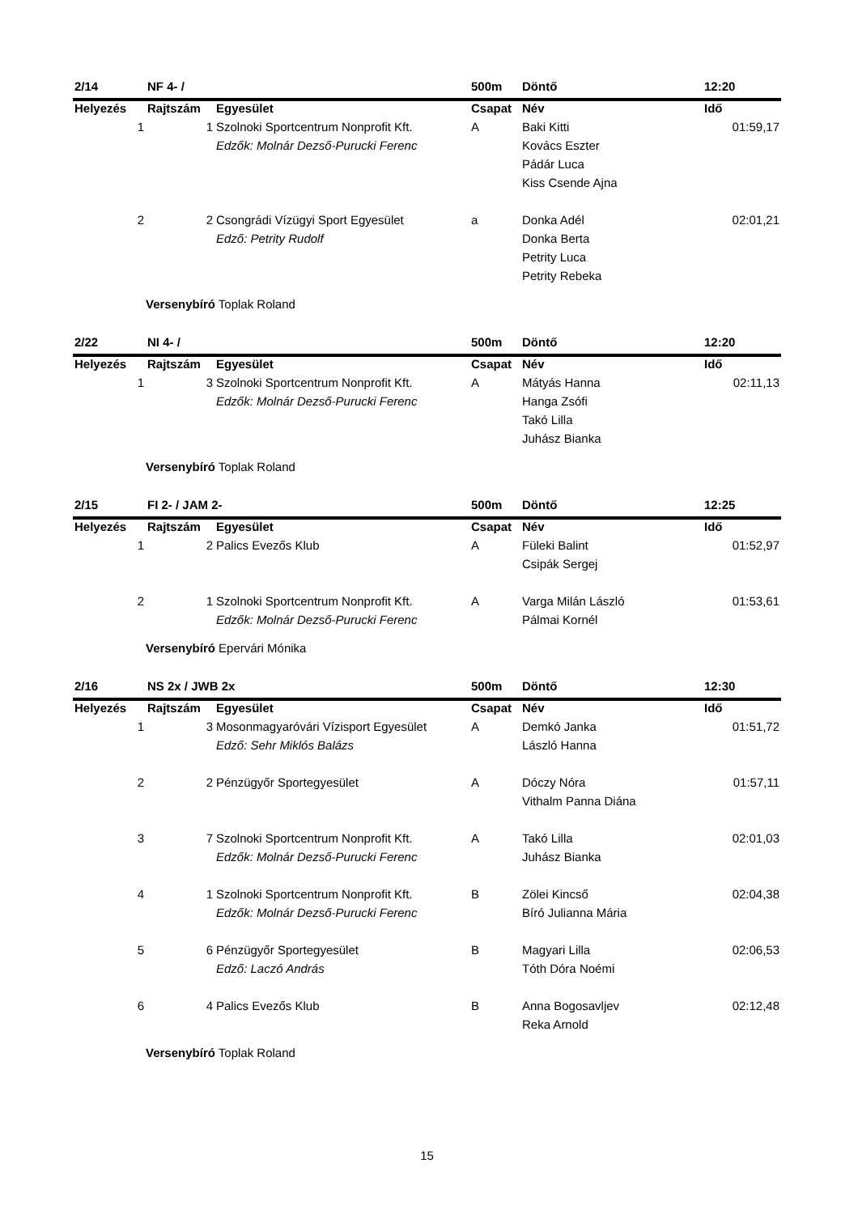| 2/14 | NF 4- / | | 500m | Döntő | 12:20 |
| Helyezés | Rajtszám | Egyesület | Csapat | Név | Idő |
| 1 | 1 | Szolnoki Sportcentrum Nonprofit Kft. | A | Baki Kitti | 01:59,17 |
| | | Edzők: Molnár Dezső-Purucki Ferenc | | Kovács Eszter | |
| | | | | Pádár Luca | |
| | | | | Kiss Csende Ajna | |
| 2 | 2 | Csongrádi Vízügyi Sport Egyesület | a | Donka Adél | 02:01,21 |
| | | Edző: Petrity Rudolf | | Donka Berta | |
| | | | | Petrity Luca | |
| | | | | Petrity Rebeka | |
Versenybíró Toplak Roland
| 2/22 | NI 4- / | | 500m | Döntő | 12:20 |
| Helyezés | Rajtszám | Egyesület | Csapat | Név | Idő |
| 1 | 3 | Szolnoki Sportcentrum Nonprofit Kft. | A | Mátyás Hanna | 02:11,13 |
| | | Edzők: Molnár Dezső-Purucki Ferenc | | Hanga Zsófi | |
| | | | | Takó Lilla | |
| | | | | Juhász Bianka | |
Versenybíró Toplak Roland
| 2/15 | FI 2- / JAM 2- | | 500m | Döntő | 12:25 |
| Helyezés | Rajtszám | Egyesület | Csapat | Név | Idő |
| 1 | 2 | Palics Evezős Klub | A | Füleki Balint | 01:52,97 |
| | | | | Csipák Sergej | |
| 2 | 1 | Szolnoki Sportcentrum Nonprofit Kft. | A | Varga Milán László | 01:53,61 |
| | | Edzők: Molnár Dezső-Purucki Ferenc | | Pálmai Kornél | |
Versenybíró Epervári Mónika
| 2/16 | NS 2x / JWB 2x | | 500m | Döntő | 12:30 |
| Helyezés | Rajtszám | Egyesület | Csapat | Név | Idő |
| 1 | 3 | Mosonmagyaróvári Vízisport Egyesület | A | Demkó Janka | 01:51,72 |
| | | Edző: Sehr Miklós Balázs | | László Hanna | |
| 2 | 2 | Pénzügyőr Sportegyesület | A | Dóczy Nóra | 01:57,11 |
| | | | | Vithalm Panna Diána | |
| 3 | 7 | Szolnoki Sportcentrum Nonprofit Kft. | A | Takó Lilla | 02:01,03 |
| | | Edzők: Molnár Dezső-Purucki Ferenc | | Juhász Bianka | |
| 4 | 1 | Szolnoki Sportcentrum Nonprofit Kft. | B | Zölei Kincső | 02:04,38 |
| | | Edzők: Molnár Dezső-Purucki Ferenc | | Bíró Julianna Mária | |
| 5 | 6 | Pénzügyőr Sportegyesület | B | Magyari Lilla | 02:06,53 |
| | | Edző: Laczó András | | Tóth Dóra Noémi | |
| 6 | 4 | Palics Evezős Klub | B | Anna Bogosavljev | 02:12,48 |
| | | | | Reka Arnold | |
Versenybíró Toplak Roland
15